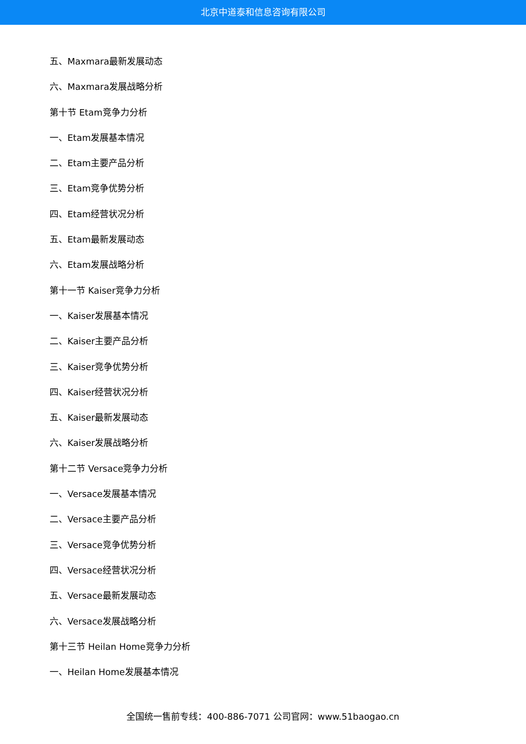北京中道泰和信息咨询有限公司
五、Maxmara最新发展动态
六、Maxmara发展战略分析
第十节 Etam竞争力分析
一、Etam发展基本情况
二、Etam主要产品分析
三、Etam竞争优势分析
四、Etam经营状况分析
五、Etam最新发展动态
六、Etam发展战略分析
第十一节 Kaiser竞争力分析
一、Kaiser发展基本情况
二、Kaiser主要产品分析
三、Kaiser竞争优势分析
四、Kaiser经营状况分析
五、Kaiser最新发展动态
六、Kaiser发展战略分析
第十二节 Versace竞争力分析
一、Versace发展基本情况
二、Versace主要产品分析
三、Versace竞争优势分析
四、Versace经营状况分析
五、Versace最新发展动态
六、Versace发展战略分析
第十三节 Heilan Home竞争力分析
一、Heilan Home发展基本情况
全国统一售前专线：400-886-7071 公司官网：www.51baogao.cn